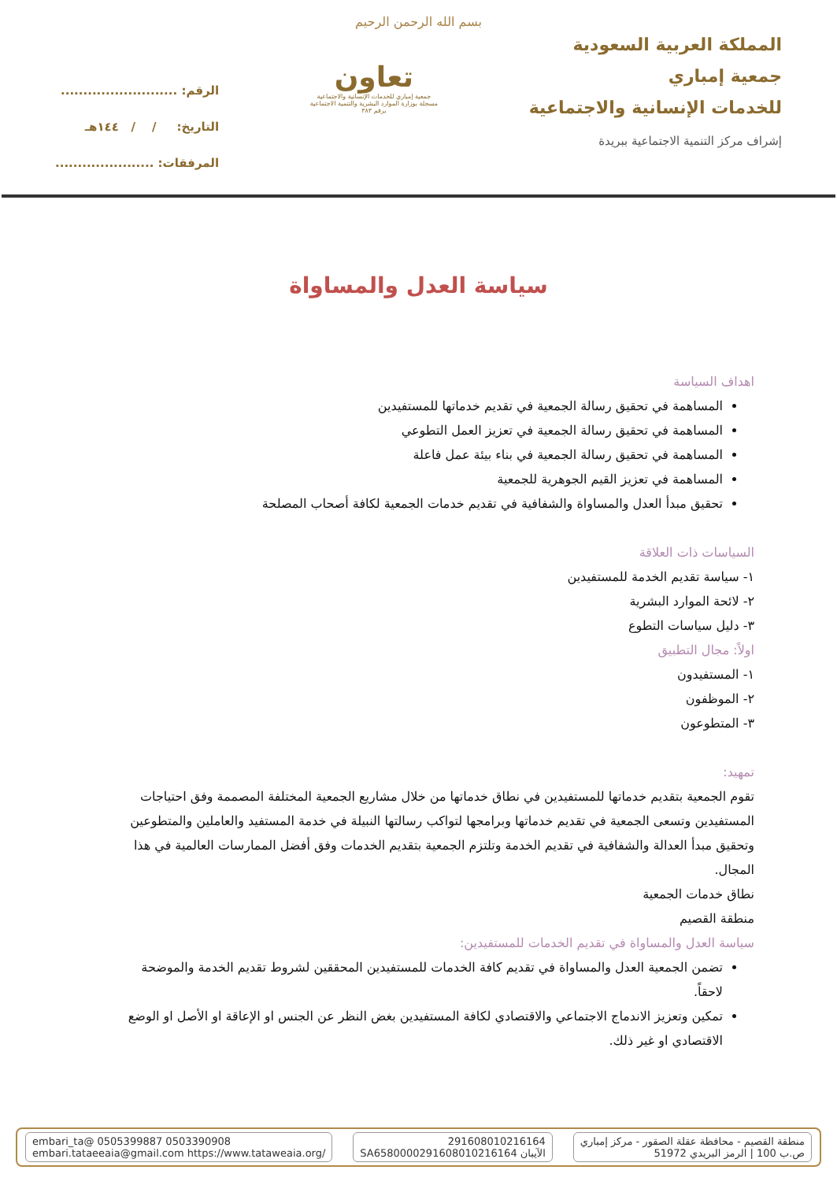بسم الله الرحمن الرحيم
المملكة العربية السعودية
جمعية إمباري
للخدمات الإنسانية والاجتماعية
إشراف مركز التنمية الاجتماعية ببريدة
تعاون
جمعية إمباري للخدمات الإنسانية والاجتماعية
مسجلة بوزارة الموارد البشرية والتنمية الاجتماعية
برقم ٣٨٣
الرقم: ..........................
التاريخ: / / ١٤٤هـ
المرفقات: ......................
سياسة العدل والمساواة
اهداف السياسة
المساهمة في تحقيق رسالة الجمعية في تقديم خدماتها للمستفيدين
المساهمة في تحقيق رسالة الجمعية في تعزيز العمل التطوعي
المساهمة في تحقيق رسالة الجمعية في بناء بيئة عمل فاعلة
المساهمة في تعزيز القيم الجوهرية للجمعية
تحقيق مبدأ العدل والمساواة والشفافية في تقديم خدمات الجمعية لكافة أصحاب المصلحة
السياسات ذات العلاقة
١- سياسة تقديم الخدمة للمستفيدين
٢- لائحة الموارد البشرية
٣- دليل سياسات التطوع
اولاً: مجال التطبيق
١- المستفيدون
٢- الموظفون
٣- المتطوعون
تمهيد:
تقوم الجمعية بتقديم خدماتها للمستفيدين في نطاق خدماتها من خلال مشاريع الجمعية المختلفة المصممة وفق احتياجات المستفيدين وتسعى الجمعية في تقديم خدماتها وبرامجها لتواكب رسالتها النبيلة في خدمة المستفيد والعاملين والمتطوعين وتحقيق مبدأ العدالة والشفافية في تقديم الخدمة وتلتزم الجمعية بتقديم الخدمات وفق أفضل الممارسات العالمية في هذا المجال.
نطاق خدمات الجمعية
منطقة القصيم
سياسة العدل والمساواة في تقديم الخدمات للمستفيدين:
تضمن الجمعية العدل والمساواة في تقديم كافة الخدمات للمستفيدين المحققين لشروط تقديم الخدمة والموضحة لاحقاً.
تمكين وتعزيز الاندماج الاجتماعي والاقتصادي لكافة المستفيدين بغض النظر عن الجنس او الإعاقة او الأصل او الوضع الاقتصادي او غير ذلك.
منطقة القصيم - محافظة عقلة الصقور - مركز إمباري
ص.ب 100 | الرمز البريدي 51972
291608010216164
الآيبان SA6580000291608010216164
embari_ta@ 0505399887 0503390908
embari.tataeeaia@gmail.com https://www.tataweaia.org/